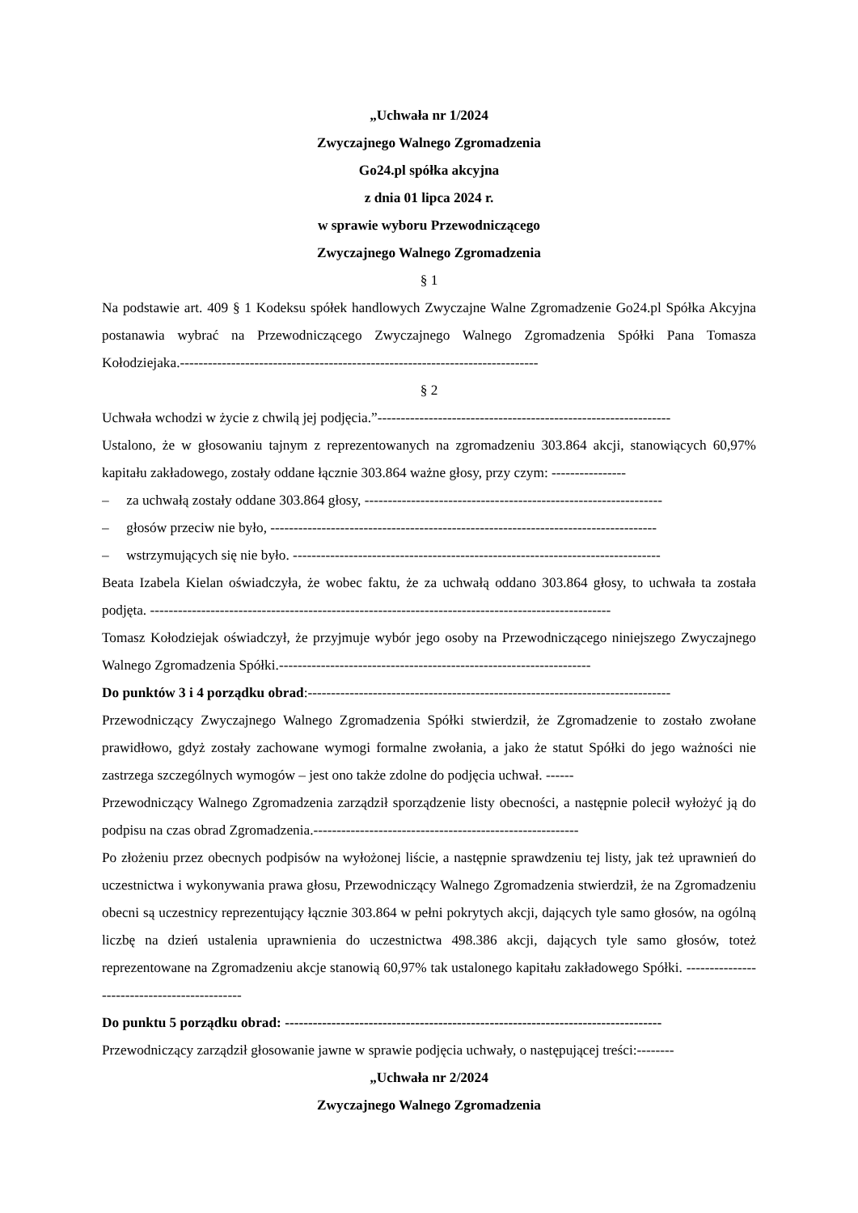„Uchwała nr 1/2024
Zwyczajnego Walnego Zgromadzenia
Go24.pl spółka akcyjna
z dnia 01 lipca 2024 r.
w sprawie wyboru Przewodniczącego
Zwyczajnego Walnego Zgromadzenia
§ 1
Na podstawie art. 409 § 1 Kodeksu spółek handlowych Zwyczajne Walne Zgromadzenie Go24.pl Spółka Akcyjna postanawia wybrać na Przewodniczącego Zwyczajnego Walnego Zgromadzenia Spółki Pana Tomasza Kołodziejaka.-----------------------------------------------------------------------------
§ 2
Uchwała wchodzi w życie z chwilą jej podjęcia.”---------------------------------------------------------------
Ustalono, że w głosowaniu tajnym z reprezentowanych na zgromadzeniu 303.864 akcji, stanowiących 60,97% kapitału zakładowego, zostały oddane łącznie 303.864 ważne głosy, przy czym: ----------------
– za uchwałą zostały oddane 303.864 głosy, ----------------------------------------------------------------
– głosów przeciw nie było, -----------------------------------------------------------------------------------
– wstrzymujących się nie było. -------------------------------------------------------------------------------
Beata Izabela Kielan oświadczyła, że wobec faktu, że za uchwałą oddano 303.864 głosy, to uchwała ta została podjęta. ---------------------------------------------------------------------------------------------------
Tomasz Kołodziejak oświadczył, że przyjmuje wybór jego osoby na Przewodniczącego niniejszego Zwyczajnego Walnego Zgromadzenia Spółki.-------------------------------------------------------------------
Do punktów 3 i 4 porządku obrad:------------------------------------------------------------------------------
Przewodniczący Zwyczajnego Walnego Zgromadzenia Spółki stwierdził, że Zgromadzenie to zostało zwołane prawidłowo, gdyż zostały zachowane wymogi formalne zwołania, a jako że statut Spółki do jego ważności nie zastrzega szczególnych wymogów – jest ono także zdolne do podjęcia uchwał. ------
Przewodniczący Walnego Zgromadzenia zarządził sporządzenie listy obecności, a następnie polecił wyłożyć ją do podpisu na czas obrad Zgromadzenia.---------------------------------------------------------
Po złożeniu przez obecnych podpisów na wyłożonej liście, a następnie sprawdzeniu tej listy, jak też uprawnień do uczestnictwa i wykonywania prawa głosu, Przewodniczący Walnego Zgromadzenia stwierdził, że na Zgromadzeniu obecni są uczestnicy reprezentujący łącznie 303.864 w pełni pokrytych akcji, dających tyle samo głosów, na ogólną liczbę na dzień ustalenia uprawnienia do uczestnictwa 498.386 akcji, dających tyle samo głosów, toteż reprezentowane na Zgromadzeniu akcje stanowią 60,97% tak ustalonego kapitału zakładowego Spółki. ---------------------------------------------
Do punktu 5 porządku obrad: ---------------------------------------------------------------------------------
Przewodniczący zarządził głosowanie jawne w sprawie podjęcia uchwały, o następującej treści:--------
„Uchwała nr 2/2024
Zwyczajnego Walnego Zgromadzenia